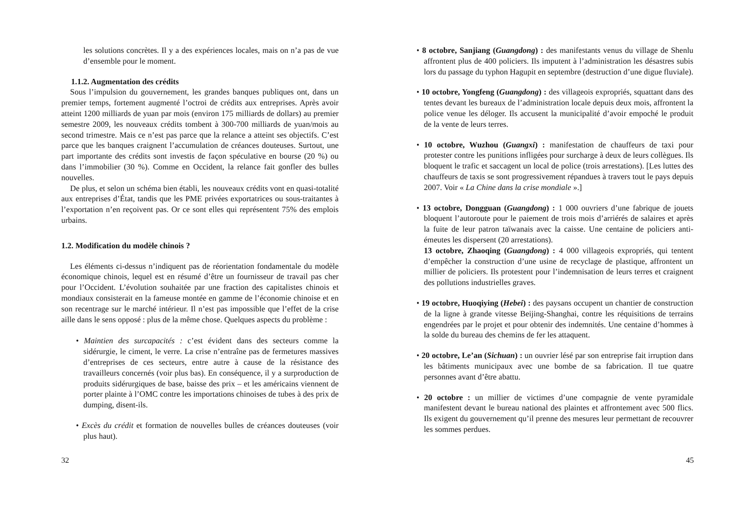les solutions concrètes. Il y a des expériences locales, mais on n’a pas de vue d’ensemble pour le moment.
1.1.2. Augmentation des crédits
Sous l’impulsion du gouvernement, les grandes banques publiques ont, dans un premier temps, fortement augmenté l’octroi de crédits aux entreprises. Après avoir atteint 1200 milliards de yuan par mois (environ 175 milliards de dollars) au premier semestre 2009, les nouveaux crédits tombent à 300-700 milliards de yuan/mois au second trimestre. Mais ce n’est pas parce que la relance a atteint ses objectifs. C’est parce que les banques craignent l’accumulation de créances douteuses. Surtout, une part importante des crédits sont investis de façon spéculative en bourse (20 %) ou dans l’immobilier (30 %). Comme en Occident, la relance fait gonfler des bulles nouvelles.
De plus, et selon un schéma bien établi, les nouveaux crédits vont en quasi-totalité aux entreprises d’État, tandis que les PME privées exportatrices ou sous-traitantes à l’exportation n’en reçoivent pas. Or ce sont elles qui représentent 75% des emplois urbains.
1.2. Modification du modèle chinois ?
Les éléments ci-dessus n’indiquent pas de réorientation fondamentale du modèle économique chinois, lequel est en résumé d’être un fournisseur de travail pas cher pour l’Occident. L’évolution souhaitée par une fraction des capitalistes chinois et mondiaux consisterait en la fameuse montée en gamme de l’économie chinoise et en son recentrage sur le marché intérieur. Il n’est pas impossible que l’effet de la crise aille dans le sens opposé : plus de la même chose. Quelques aspects du problème :
• Maintien des surcapacités : c’est évident dans des secteurs comme la sidérurgie, le ciment, le verre. La crise n’entraîne pas de fermetures massives d’entreprises de ces secteurs, entre autre à cause de la résistance des travailleurs concernés (voir plus bas). En conséquence, il y a surproduction de produits sidérurgiques de base, baisse des prix – et les américains viennent de porter plainte à l’OMC contre les importations chinoises de tubes à des prix de dumping, disent-ils.
• Excès du crédit et formation de nouvelles bulles de créances douteuses (voir plus haut).
32
• 8 octobre, Sanjiang (Guangdong) : des manifestants venus du village de Shenlu affrontent plus de 400 policiers. Ils imputent à l’administration les désastres subis lors du passage du typhon Hagupit en septembre (destruction d’une digue fluviale).
• 10 octobre, Yongfeng (Guangdong) : des villageois expropriés, squattant dans des tentes devant les bureaux de l’administration locale depuis deux mois, affrontent la police venue les déloger. Ils accusent la municipalité d’avoir empoché le produit de la vente de leurs terres.
• 10 octobre, Wuzhou (Guangxi) : manifestation de chauffeurs de taxi pour protester contre les punitions infligées pour surcharge à deux de leurs collègues. Ils bloquent le trafic et saccagent un local de police (trois arrestations). [Les luttes des chauffeurs de taxis se sont progressivement répandues à travers tout le pays depuis 2007. Voir « La Chine dans la crise mondiale ».]
• 13 octobre, Dongguan (Guangdong) : 1 000 ouvriers d’une fabrique de jouets bloquent l’autoroute pour le paiement de trois mois d’arriérés de salaires et après la fuite de leur patron taïwanais avec la caisse. Une centaine de policiers anti-émeutes les dispersent (20 arrestations).
13 octobre, Zhaoqing (Guangdong) : 4 000 villageois expropriés, qui tentent d’empêcher la construction d’une usine de recyclage de plastique, affrontent un millier de policiers. Ils protestent pour l’indemnisation de leurs terres et craignent des pollutions industrielles graves.
• 19 octobre, Huoqiying (Hebei) : des paysans occupent un chantier de construction de la ligne à grande vitesse Beijing-Shanghai, contre les réquisitions de terrains engendrées par le projet et pour obtenir des indemnités. Une centaine d’hommes à la solde du bureau des chemins de fer les attaquent.
• 20 octobre, Le’an (Sichuan) : un ouvrier lésé par son entreprise fait irruption dans les bâtiments municipaux avec une bombe de sa fabrication. Il tue quatre personnes avant d’être abattu.
• 20 octobre : un millier de victimes d’une compagnie de vente pyramidale manifestent devant le bureau national des plaintes et affrontement avec 500 flics. Ils exigent du gouvernement qu’il prenne des mesures leur permettant de recouvrer les sommes perdues.
45